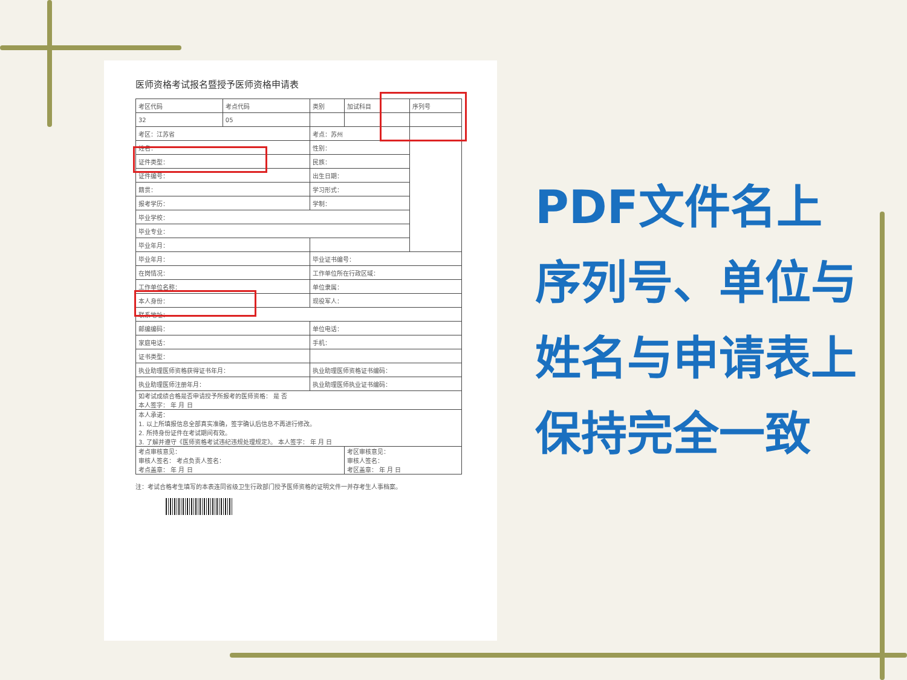医师资格考试报名暨授予医师资格申请表
| 考区代码 | 考点代码 | 类别 | 加试科目 | 序列号 |
| 32 | 05 | | | |
| 考区：江苏省 | | 考点：苏州 | | |
| 姓名： | | 性别： | | |
| 证件类型： | | 民族： | | |
| 证件编号： | | 出生日期： | | |
| 籍贯： | | 学习形式： | | |
| 报考学历： | | 学制： | | |
| 毕业学校： | | | | |
| 毕业专业： | | | | |
| 毕业年月： | | | | |
| 毕业年月： | | 毕业证书编号： | | |
| 在岗情况： | | 工作单位所在行政区域： | | |
| 工作单位名称： | | 单位隶属： | | |
| 本人身份： | | 现役军人： | | |
| 联系地址： | | | | |
| 邮编编码： | | 单位电话： | | |
| 家庭电话： | | 手机： | | |
| 证书类型： | | | | |
| 执业助理医师资格获得证书年月： | | 执业助理医师资格证书编码： | | |
| 执业助理医师注册年月： | | 执业助理医师执业证书编码： | | |
| 如考试成绩合格是否申请授予所报考的医师资格： 是 否 本人签字： 年 月 日 | | | | |
| 本人承诺： 1. 以上所填报信息全部真实准确，签字确认后信息不再进行修改。 2. 所持身份证件在考试期间有效。 3. 了解并遵守《医师资格考试违纪违规处理规定》。 本人签字： 年 月 日 | | | | |
| 考点审核意见： 审核人签名： 考点负责人签名： 考点盖章： 年 月 日 | | | 考区审核意见： 审核人签名： 考区盖章： 年 月 日 | |
注：考试合格考生填写的本表连同省级卫生行政部门授予医师资格的证明文件一并存考生人事档案。
PDF文件名上序列号、单位与姓名与申请表上保持完全一致